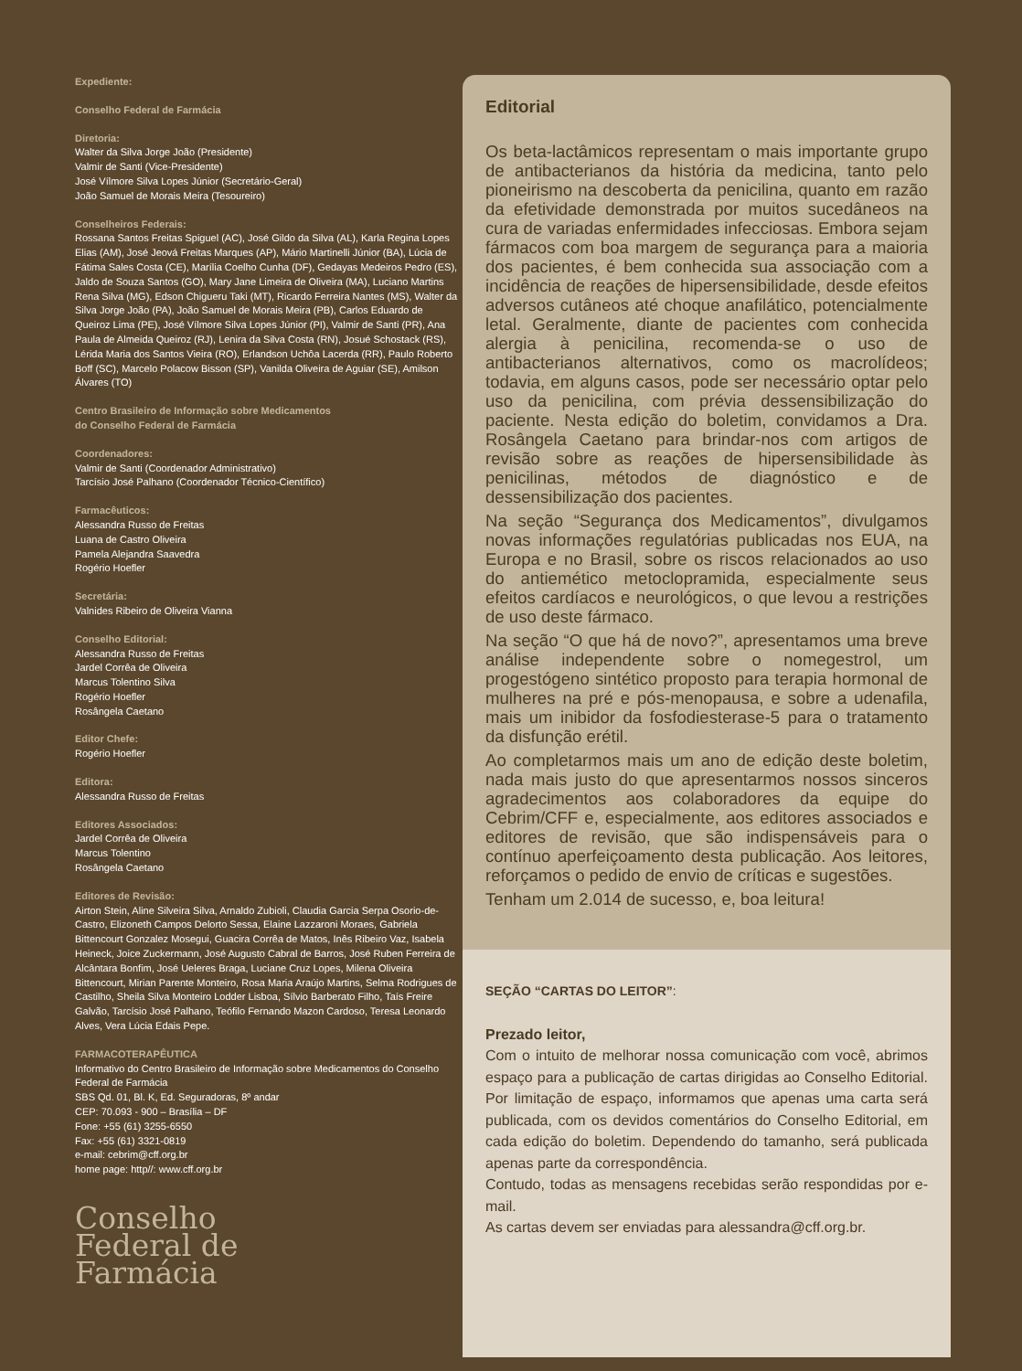Expediente:
Conselho Federal de Farmácia
Diretoria:
Walter da Silva Jorge João (Presidente)
Valmir de Santi (Vice-Presidente)
José Vílmore Silva Lopes Júnior (Secretário-Geral)
João Samuel de Morais Meira (Tesoureiro)
Conselheiros Federais:
Rossana Santos Freitas Spiguel (AC), José Gildo da Silva (AL), Karla Regina Lopes Elias (AM), José Jeová Freitas Marques (AP), Mário Martinelli Júnior (BA), Lúcia de Fátima Sales Costa (CE), Marília Coelho Cunha (DF), Gedayas Medeiros Pedro (ES), Jaldo de Souza Santos (GO), Mary Jane Limeira de Oliveira (MA), Luciano Martins Rena Silva (MG), Edson Chigueru Taki (MT), Ricardo Ferreira Nantes (MS), Walter da Silva Jorge João (PA), João Samuel de Morais Meira (PB), Carlos Eduardo de Queiroz Lima (PE), José Vílmore Silva Lopes Júnior (PI), Valmir de Santi (PR), Ana Paula de Almeida Queiroz (RJ), Lenira da Silva Costa (RN), Josué Schostack (RS), Lérida Maria dos Santos Vieira (RO), Erlandson Uchôa Lacerda (RR), Paulo Roberto Boff (SC), Marcelo Polacow Bisson (SP), Vanilda Oliveira de Aguiar (SE), Amilson Álvares (TO)
Centro Brasileiro de Informação sobre Medicamentos
do Conselho Federal de Farmácia
Coordenadores:
Valmir de Santi (Coordenador Administrativo)
Tarcísio José Palhano (Coordenador Técnico-Científico)
Farmacêuticos:
Alessandra Russo de Freitas
Luana de Castro Oliveira
Pamela Alejandra Saavedra
Rogério Hoefler
Secretária:
Valnides Ribeiro de Oliveira Vianna
Conselho Editorial:
Alessandra Russo de Freitas
Jardel Corrêa de Oliveira
Marcus Tolentino Silva
Rogério Hoefler
Rosângela Caetano
Editor Chefe:
Rogério Hoefler
Editora:
Alessandra Russo de Freitas
Editores Associados:
Jardel Corrêa de Oliveira
Marcus Tolentino
Rosângela Caetano
Editores de Revisão:
Airton Stein, Aline Silveira Silva, Arnaldo Zubioli, Claudia Garcia Serpa Osorio-de-Castro, Elizoneth Campos Delorto Sessa, Elaine Lazzaroni Moraes, Gabriela Bittencourt Gonzalez Mosegui, Guacira Corrêa de Matos, Inês Ribeiro Vaz, Isabela Heineck, Joice Zuckermann, José Augusto Cabral de Barros, José Ruben Ferreira de Alcântara Bonfim, José Ueleres Braga, Luciane Cruz Lopes, Milena Oliveira Bittencourt, Mirian Parente Monteiro, Rosa Maria Araújo Martins, Selma Rodrigues de Castilho, Sheila Silva Monteiro Lodder Lisboa, Sílvio Barberato Filho, Taís Freire Galvão, Tarcísio José Palhano, Teófilo Fernando Mazon Cardoso, Teresa Leonardo Alves, Vera Lúcia Edais Pepe.
FARMACOTERAPÊUTICA
Informativo do Centro Brasileiro de Informação sobre Medicamentos do Conselho Federal de Farmácia
SBS Qd. 01, Bl. K, Ed. Seguradoras, 8º andar
CEP: 70.093 - 900 – Brasília – DF
Fone: +55 (61) 3255-6550
Fax: +55 (61) 3321-0819
e-mail: cebrim@cff.org.br
home page: http//: www.cff.org.br
Conselho
Federal de
Farmácia
Editorial
Os beta-lactâmicos representam o mais importante grupo de antibacterianos da história da medicina, tanto pelo pioneirismo na descoberta da penicilina, quanto em razão da efetividade demonstrada por muitos sucedâneos na cura de variadas enfermidades infecciosas. Embora sejam fármacos com boa margem de segurança para a maioria dos pacientes, é bem conhecida sua associação com a incidência de reações de hipersensibilidade, desde efeitos adversos cutâneos até choque anafilático, potencialmente letal. Geralmente, diante de pacientes com conhecida alergia à penicilina, recomenda-se o uso de antibacterianos alternativos, como os macrolídeos; todavia, em alguns casos, pode ser necessário optar pelo uso da penicilina, com prévia dessensibilização do paciente. Nesta edição do boletim, convidamos a Dra. Rosângela Caetano para brindar-nos com artigos de revisão sobre as reações de hipersensibilidade às penicilinas, métodos de diagnóstico e de dessensibilização dos pacientes.
Na seção “Segurança dos Medicamentos”, divulgamos novas informações regulatórias publicadas nos EUA, na Europa e no Brasil, sobre os riscos relacionados ao uso do antiemético metoclopramida, especialmente seus efeitos cardíacos e neurológicos, o que levou a restrições de uso deste fármaco.
Na seção “O que há de novo?”, apresentamos uma breve análise independente sobre o nomegestrol, um progestógeno sintético proposto para terapia hormonal de mulheres na pré e pós-menopausa, e sobre a udenafila, mais um inibidor da fosfodiesterase-5 para o tratamento da disfunção erétil.
Ao completarmos mais um ano de edição deste boletim, nada mais justo do que apresentarmos nossos sinceros agradecimentos aos colaboradores da equipe do Cebrim/CFF e, especialmente, aos editores associados e editores de revisão, que são indispensáveis para o contínuo aperfeiçoamento desta publicação. Aos leitores, reforçamos o pedido de envio de críticas e sugestões.
Tenham um 2.014 de sucesso, e, boa leitura!
SEÇÃO “CARTAS DO LEITOR”:
Prezado leitor,
Com o intuito de melhorar nossa comunicação com você, abrimos espaço para a publicação de cartas dirigidas ao Conselho Editorial. Por limitação de espaço, informamos que apenas uma carta será publicada, com os devidos comentários do Conselho Editorial, em cada edição do boletim. Dependendo do tamanho, será publicada apenas parte da correspondência.
Contudo, todas as mensagens recebidas serão respondidas por e-mail.
As cartas devem ser enviadas para alessandra@cff.org.br.